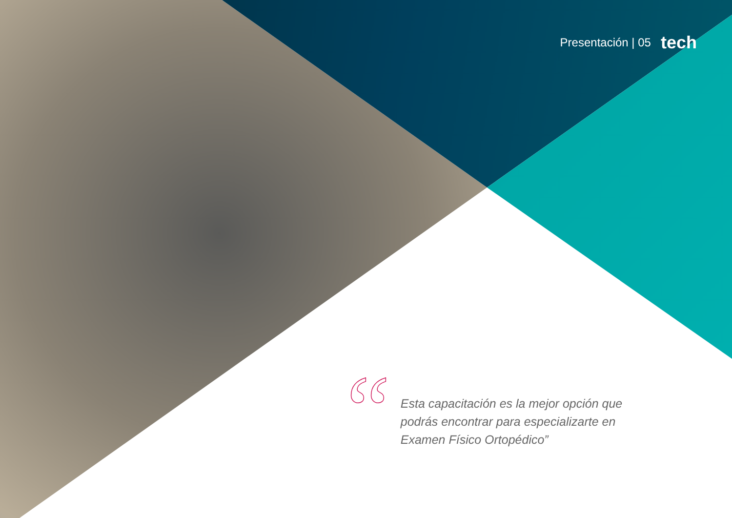Presentación | 05 tech
“
Esta capacitación es la mejor opción que podrás encontrar para especializarte en Examen Físico Ortopédico”